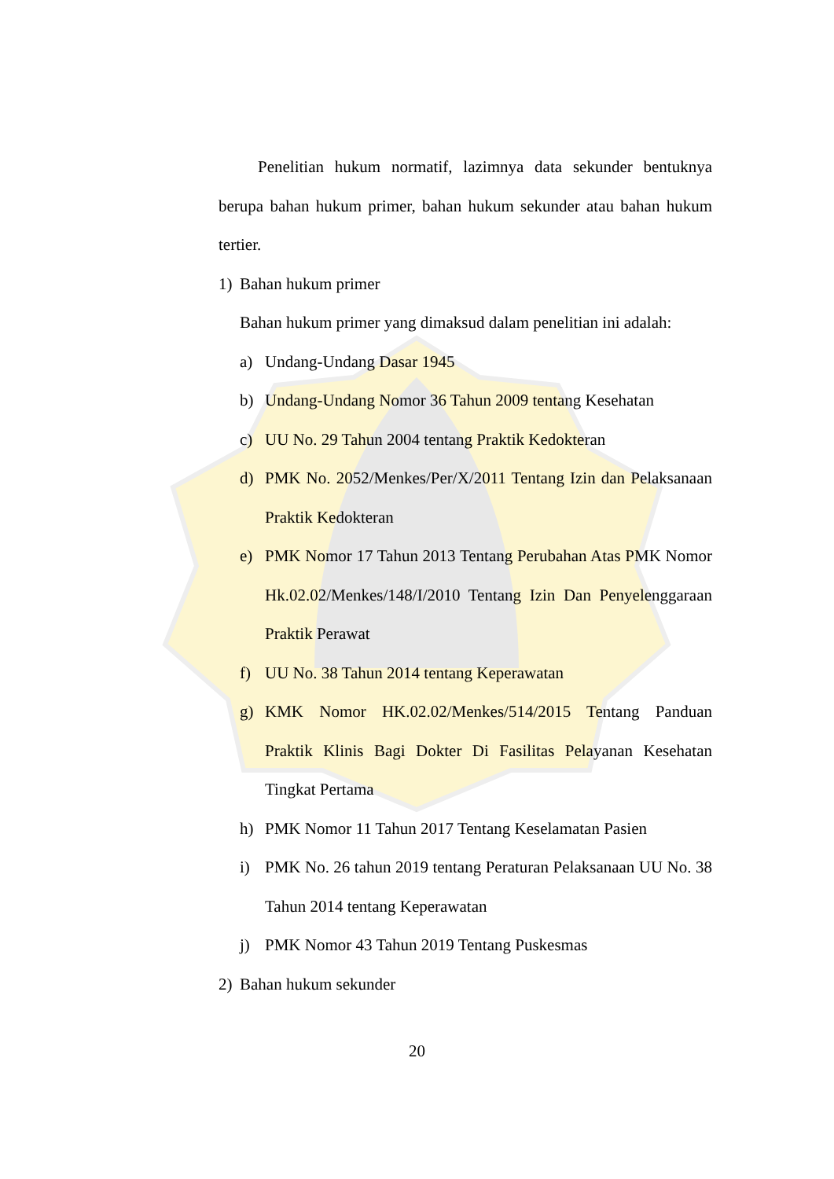Penelitian hukum normatif, lazimnya data sekunder bentuknya berupa bahan hukum primer, bahan hukum sekunder atau bahan hukum tertier.
1) Bahan hukum primer
Bahan hukum primer yang dimaksud dalam penelitian ini adalah:
a) Undang-Undang Dasar 1945
b) Undang-Undang Nomor 36 Tahun 2009 tentang Kesehatan
c) UU No. 29 Tahun 2004 tentang Praktik Kedokteran
d) PMK No. 2052/Menkes/Per/X/2011 Tentang Izin dan Pelaksanaan Praktik Kedokteran
e) PMK Nomor 17 Tahun 2013 Tentang Perubahan Atas PMK Nomor Hk.02.02/Menkes/148/I/2010 Tentang Izin Dan Penyelenggaraan Praktik Perawat
f) UU No. 38 Tahun 2014 tentang Keperawatan
g) KMK Nomor HK.02.02/Menkes/514/2015 Tentang Panduan Praktik Klinis Bagi Dokter Di Fasilitas Pelayanan Kesehatan Tingkat Pertama
h) PMK Nomor 11 Tahun 2017 Tentang Keselamatan Pasien
i) PMK No. 26 tahun 2019 tentang Peraturan Pelaksanaan UU No. 38 Tahun 2014 tentang Keperawatan
j) PMK Nomor 43 Tahun 2019 Tentang Puskesmas
2) Bahan hukum sekunder
20